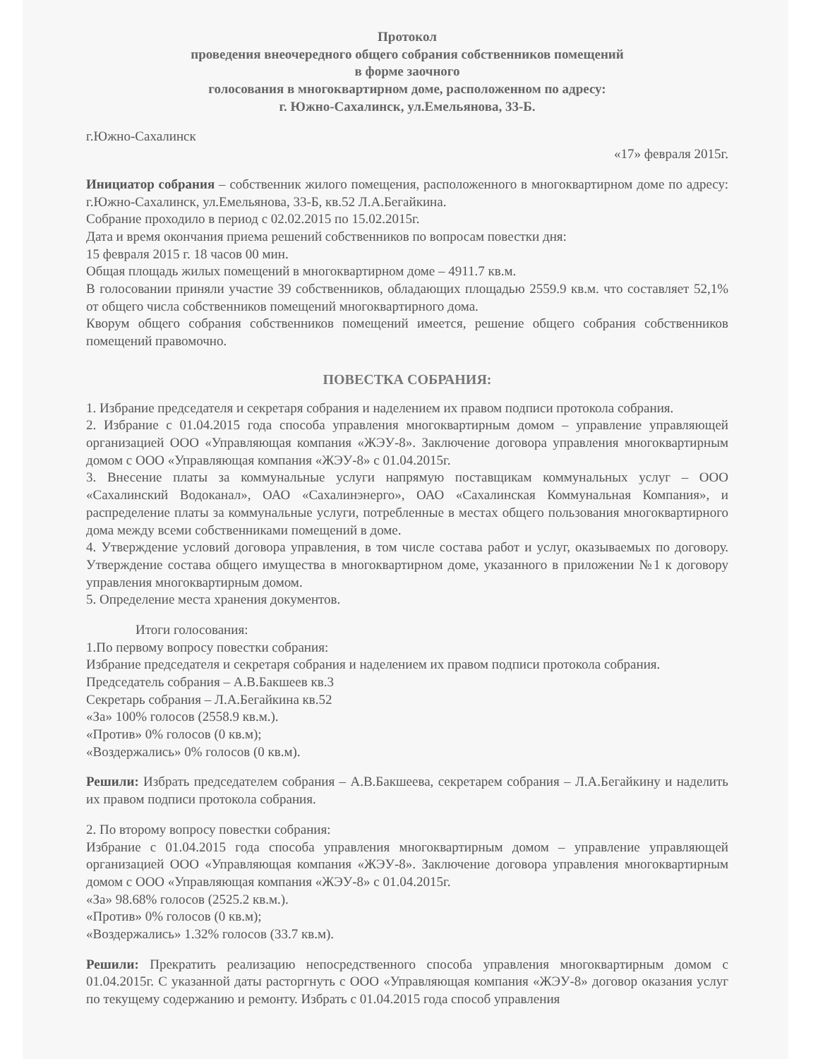Протокол
проведения внеочередного общего собрания собственников помещений
в форме заочного
голосования в многоквартирном доме, расположенном по адресу:
г. Южно-Сахалинск, ул.Емельянова, 33-Б.
г.Южно-Сахалинск
«17» февраля 2015г.
Инициатор собрания – собственник жилого помещения, расположенного в многоквартирном доме по адресу: г.Южно-Сахалинск, ул.Емельянова, 33-Б, кв.52 Л.А.Бегайкина.
Собрание проходило в период с 02.02.2015 по 15.02.2015г.
Дата и время окончания приема решений собственников по вопросам повестки дня:
15 февраля 2015 г. 18 часов 00 мин.
Общая площадь жилых помещений в многоквартирном доме – 4911.7 кв.м.
В голосовании приняли участие 39 собственников, обладающих площадью 2559.9 кв.м. что составляет 52,1% от общего числа собственников помещений многоквартирного дома.
Кворум общего собрания собственников помещений имеется, решение общего собрания собственников помещений правомочно.
ПОВЕСТКА СОБРАНИЯ:
1. Избрание председателя и секретаря собрания и наделением их правом подписи протокола собрания.
2. Избрание с 01.04.2015 года способа управления многоквартирным домом – управление управляющей организацией ООО «Управляющая компания «ЖЭУ-8». Заключение договора управления многоквартирным домом с ООО «Управляющая компания «ЖЭУ-8» с 01.04.2015г.
3. Внесение платы за коммунальные услуги напрямую поставщикам коммунальных услуг – ООО «Сахалинский Водоканал», ОАО «Сахалинэнерго», ОАО «Сахалинская Коммунальная Компания», и распределение платы за коммунальные услуги, потребленные в местах общего пользования многоквартирного дома между всеми собственниками помещений в доме.
4. Утверждение условий договора управления, в том числе состава работ и услуг, оказываемых по договору. Утверждение состава общего имущества в многоквартирном доме, указанного в приложении №1 к договору управления многоквартирным домом.
5. Определение места хранения документов.
Итоги голосования:
1.По первому вопросу повестки собрания:
Избрание председателя и секретаря собрания и наделением их правом подписи протокола собрания.
Председатель собрания – А.В.Бакшеев кв.3
Секретарь собрания – Л.А.Бегайкина кв.52
«За» 100% голосов (2558.9 кв.м.).
«Против» 0% голосов (0 кв.м);
«Воздержались» 0% голосов (0 кв.м).
Решили: Избрать председателем собрания – А.В.Бакшеева, секретарем собрания – Л.А.Бегайкину и наделить их правом подписи протокола собрания.
2. По второму вопросу повестки собрания:
Избрание с 01.04.2015 года способа управления многоквартирным домом – управление управляющей организацией ООО «Управляющая компания «ЖЭУ-8». Заключение договора управления многоквартирным домом с ООО «Управляющая компания «ЖЭУ-8» с 01.04.2015г.
«За» 98.68% голосов (2525.2 кв.м.).
«Против» 0% голосов (0 кв.м);
«Воздержались» 1.32% голосов (33.7 кв.м).
Решили: Прекратить реализацию непосредственного способа управления многоквартирным домом с 01.04.2015г. С указанной даты расторгнуть с ООО «Управляющая компания «ЖЭУ-8» договор оказания услуг по текущему содержанию и ремонту. Избрать с 01.04.2015 года способ управления